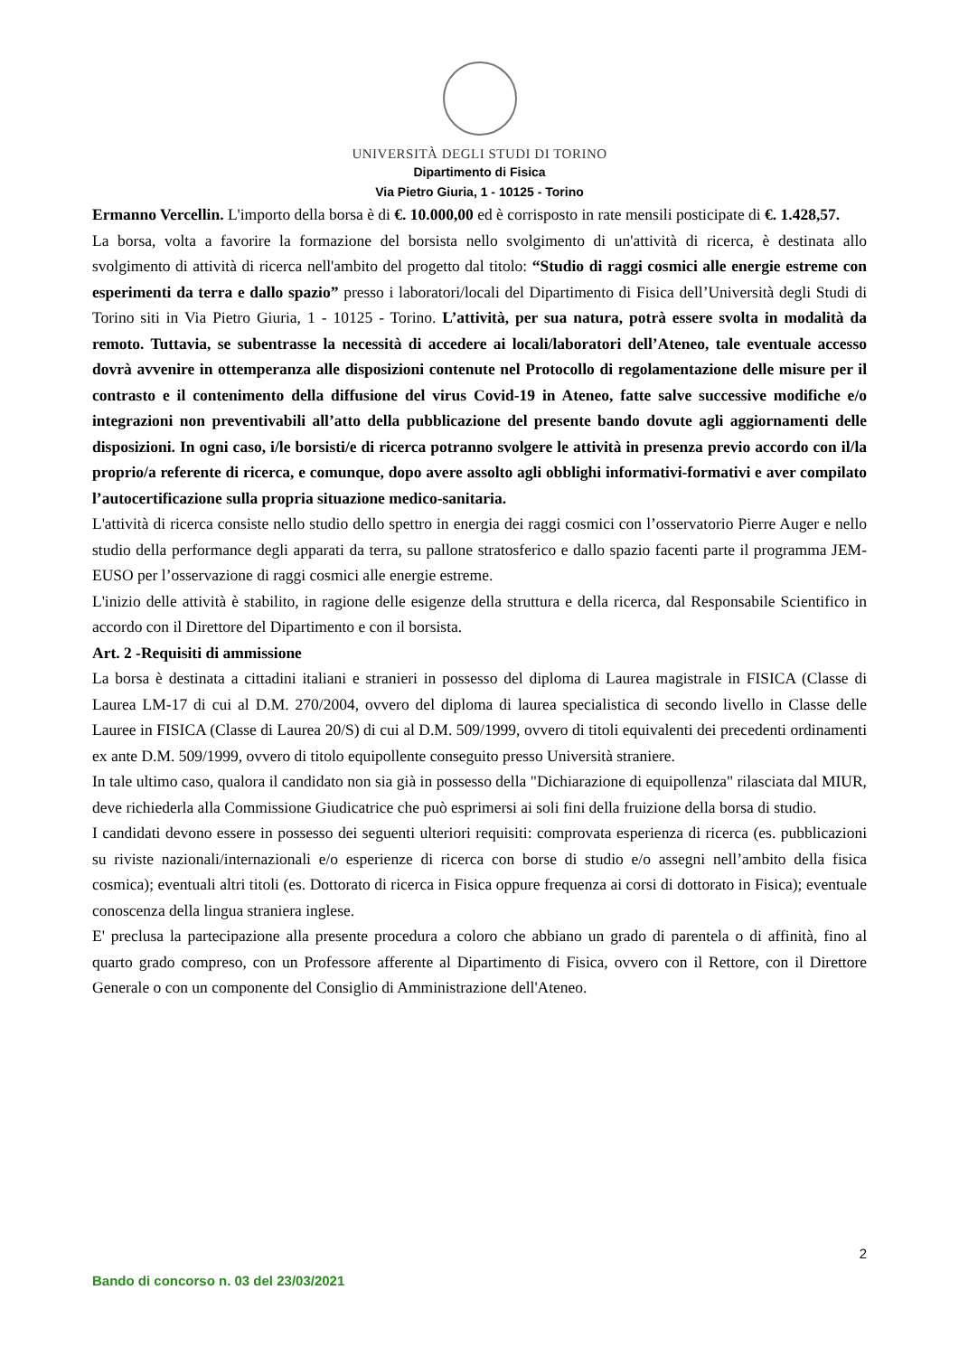UNIVERSITÀ DEGLI STUDI DI TORINO
Dipartimento di Fisica
Via Pietro Giuria, 1 - 10125 - Torino
Ermanno Vercellin. L'importo della borsa è di €. 10.000,00 ed è corrisposto in rate mensili posticipate di €. 1.428,57.
La borsa, volta a favorire la formazione del borsista nello svolgimento di un'attività di ricerca, è destinata allo svolgimento di attività di ricerca nell'ambito del progetto dal titolo: “Studio di raggi cosmici alle energie estreme con esperimenti da terra e dallo spazio” presso i laboratori/locali del Dipartimento di Fisica dell’Università degli Studi di Torino siti in Via Pietro Giuria, 1 - 10125 - Torino. L’attività, per sua natura, potrà essere svolta in modalità da remoto. Tuttavia, se subentrasse la necessità di accedere ai locali/laboratori dell’Ateneo, tale eventuale accesso dovrà avvenire in ottemperanza alle disposizioni contenute nel Protocollo di regolamentazione delle misure per il contrasto e il contenimento della diffusione del virus Covid-19 in Ateneo, fatte salve successive modifiche e/o integrazioni non preventivabili all’atto della pubblicazione del presente bando dovute agli aggiornamenti delle disposizioni. In ogni caso, i/le borsisti/e di ricerca potranno svolgere le attività in presenza previo accordo con il/la proprio/a referente di ricerca, e comunque, dopo avere assolto agli obblighi informativi-formativi e aver compilato l’autocertificazione sulla propria situazione medico-sanitaria.
L'attività di ricerca consiste nello studio dello spettro in energia dei raggi cosmici con l’osservatorio Pierre Auger e nello studio della performance degli apparati da terra, su pallone stratosferico e dallo spazio facenti parte il programma JEM-EUSO per l’osservazione di raggi cosmici alle energie estreme.
L'inizio delle attività è stabilito, in ragione delle esigenze della struttura e della ricerca, dal Responsabile Scientifico in accordo con il Direttore del Dipartimento e con il borsista.
Art. 2 -Requisiti di ammissione
La borsa è destinata a cittadini italiani e stranieri in possesso del diploma di Laurea magistrale in FISICA (Classe di Laurea LM-17 di cui al D.M. 270/2004, ovvero del diploma di laurea specialistica di secondo livello in Classe delle Lauree in FISICA (Classe di Laurea 20/S) di cui al D.M. 509/1999, ovvero di titoli equivalenti dei precedenti ordinamenti ex ante D.M. 509/1999, ovvero di titolo equipollente conseguito presso Università straniere.
In tale ultimo caso, qualora il candidato non sia già in possesso della "Dichiarazione di equipollenza" rilasciata dal MIUR, deve richiederla alla Commissione Giudicatrice che può esprimersi ai soli fini della fruizione della borsa di studio.
I candidati devono essere in possesso dei seguenti ulteriori requisiti: comprovata esperienza di ricerca (es. pubblicazioni su riviste nazionali/internazionali e/o esperienze di ricerca con borse di studio e/o assegni nell’ambito della fisica cosmica); eventuali altri titoli (es. Dottorato di ricerca in Fisica oppure frequenza ai corsi di dottorato in Fisica); eventuale conoscenza della lingua straniera inglese.
E' preclusa la partecipazione alla presente procedura a coloro che abbiano un grado di parentela o di affinità, fino al quarto grado compreso, con un Professore afferente al Dipartimento di Fisica, ovvero con il Rettore, con il Direttore Generale o con un componente del Consiglio di Amministrazione dell'Ateneo.
2
Bando di concorso n. 03 del 23/03/2021